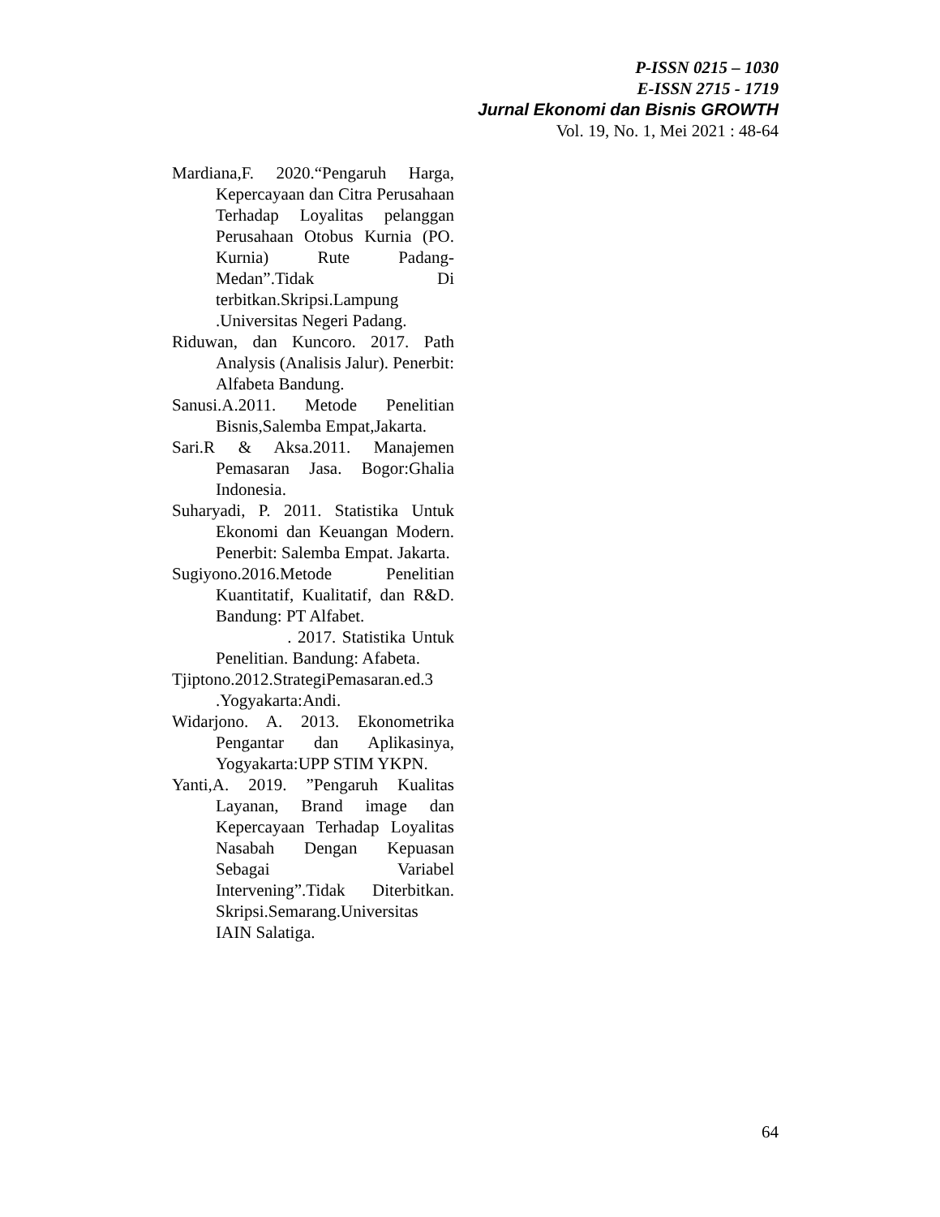P-ISSN 0215 – 1030
E-ISSN 2715 - 1719
Jurnal Ekonomi dan Bisnis GROWTH
Vol. 19, No. 1, Mei 2021 : 48-64
Mardiana,F. 2020.“Pengaruh Harga, Kepercayaan dan Citra Perusahaan Terhadap Loyalitas pelanggan Perusahaan Otobus Kurnia (PO. Kurnia) Rute Padang-Medan”.Tidak Di terbitkan.Skripsi.Lampung .Universitas Negeri Padang.
Riduwan, dan Kuncoro. 2017. Path Analysis (Analisis Jalur). Penerbit: Alfabeta Bandung.
Sanusi.A.2011. Metode Penelitian Bisnis,Salemba Empat,Jakarta.
Sari.R & Aksa.2011. Manajemen Pemasaran Jasa. Bogor:Ghalia Indonesia.
Suharyadi, P. 2011. Statistika Untuk Ekonomi dan Keuangan Modern. Penerbit: Salemba Empat. Jakarta.
Sugiyono.2016.Metode Penelitian Kuantitatif, Kualitatif, dan R&D. Bandung: PT Alfabet.
. 2017. Statistika Untuk Penelitian. Bandung: Afabeta.
Tjiptono.2012.StrategiPemasaran.ed.3 .Yogyakarta:Andi.
Widarjono. A. 2013. Ekonometrika Pengantar dan Aplikasinya, Yogyakarta:UPP STIM YKPN.
Yanti,A. 2019. ”Pengaruh Kualitas Layanan, Brand image dan Kepercayaan Terhadap Loyalitas Nasabah Dengan Kepuasan Sebagai Variabel Intervening”.Tidak Diterbitkan. Skripsi.Semarang.Universitas IAIN Salatiga.
64